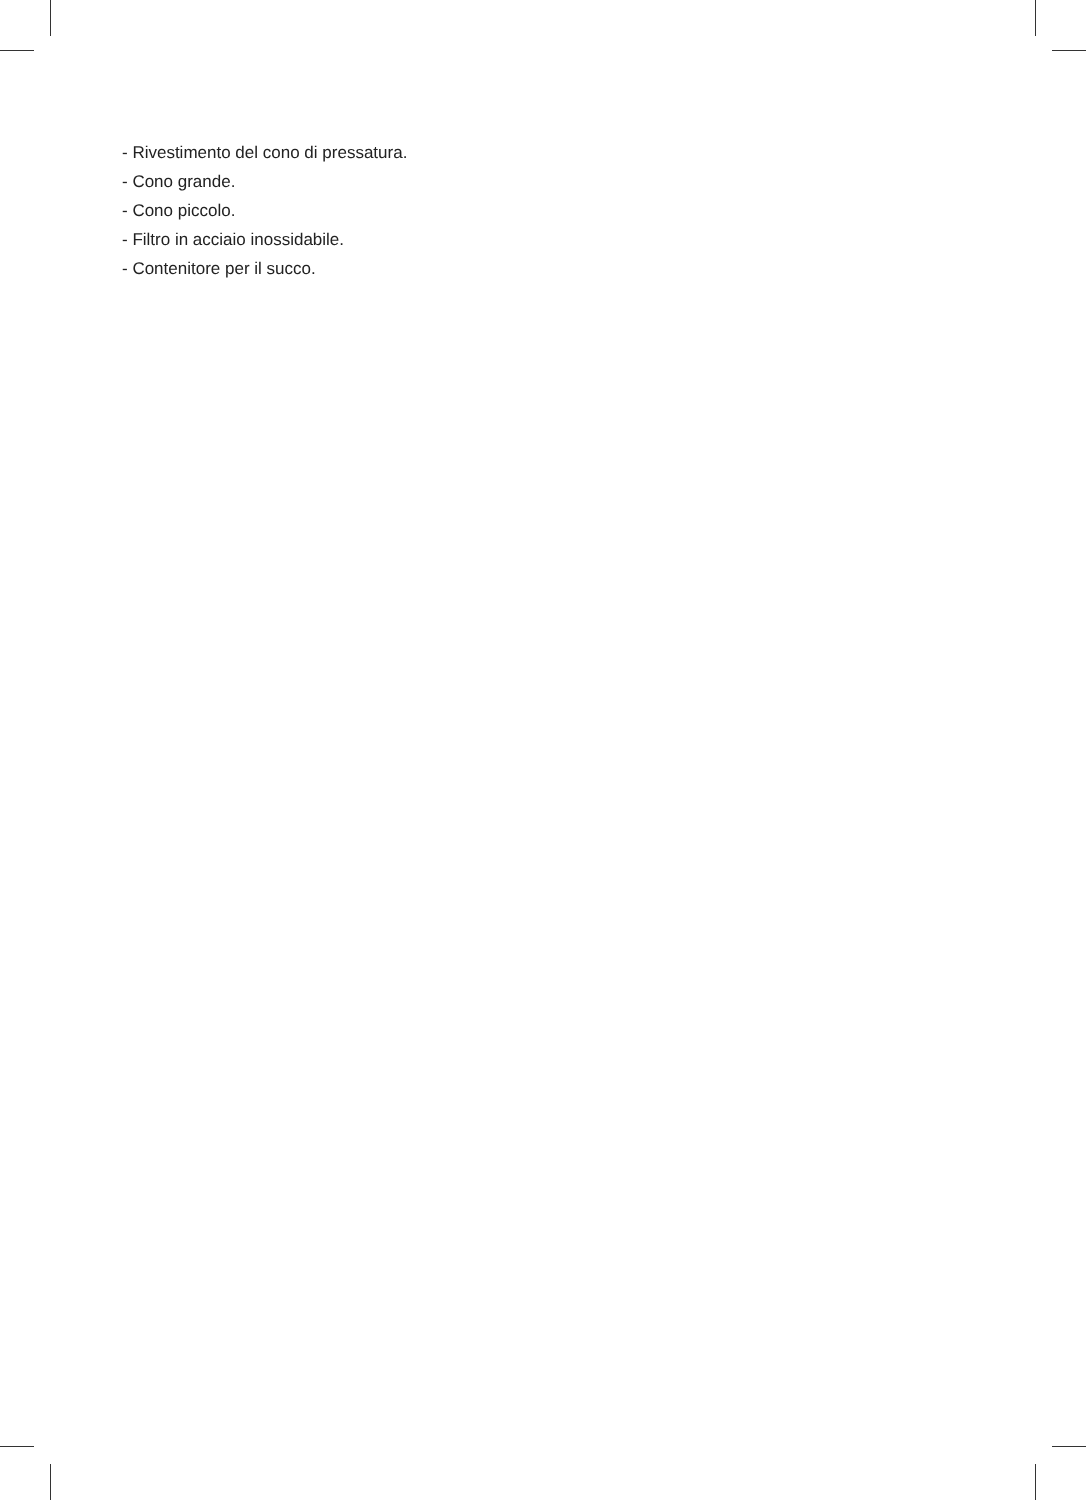- Rivestimento del cono di pressatura.
- Cono grande.
- Cono piccolo.
- Filtro in acciaio inossidabile.
- Contenitore per il succo.